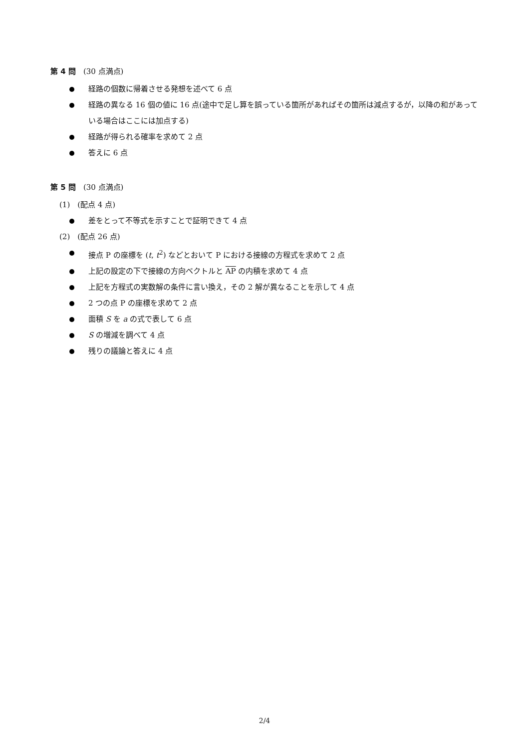第 4 問　(30 点満点)
経路の個数に帰着させる発想を述べて 6 点
経路の異なる 16 個の値に 16 点(途中で足し算を誤っている箇所があればその箇所は減点するが，以降の和があっている場合はここには加点する)
経路が得られる確率を求めて 2 点
答えに 6 点
第 5 問　(30 点満点)
(1)　(配点 4 点)
差をとって不等式を示すことで証明できて 4 点
(2)　(配点 26 点)
接点 P の座標を (t, t<sup>2</sup>) などとおいて P における接線の方程式を求めて 2 点
上記の設定の下で接線の方向ベクトルと AP の内積を求めて 4 点
上記を方程式の実数解の条件に言い換え，その 2 解が異なることを示して 4 点
2 つの点 P の座標を求めて 2 点
面積 S を a の式で表して 6 点
S の増減を調べて 4 点
残りの議論と答えに 4 点
2/4